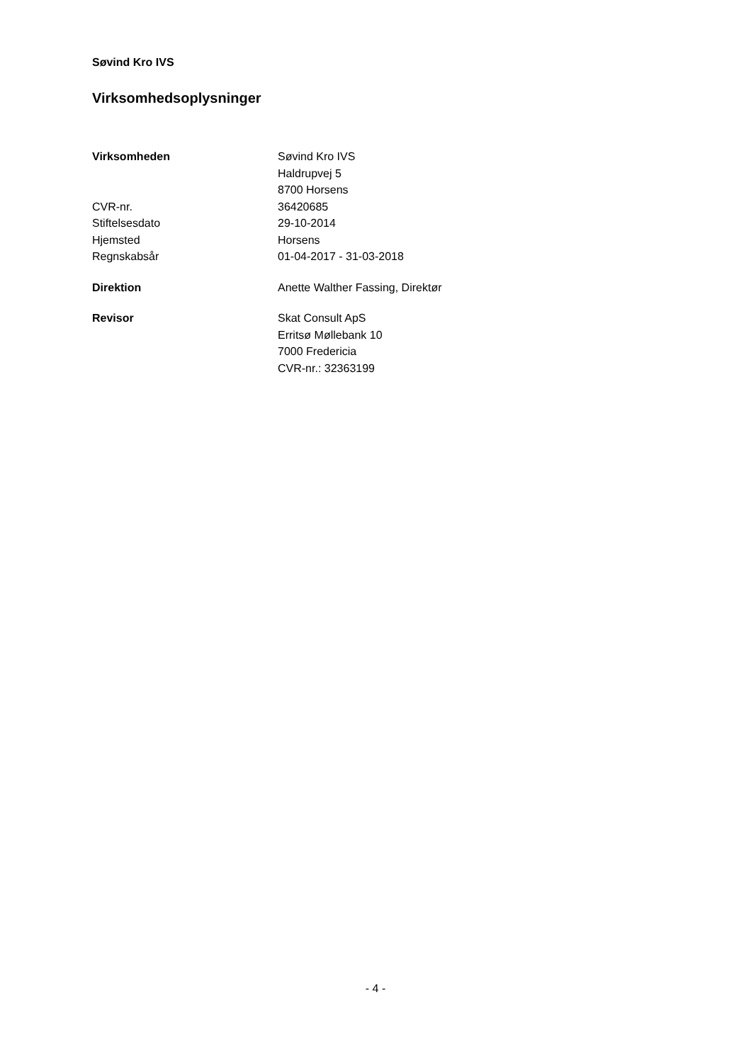Søvind Kro IVS
Virksomhedsoplysninger
| Virksomheden | Søvind Kro IVS |
| | Haldrupvej 5 |
| | 8700 Horsens |
| CVR-nr. | 36420685 |
| Stiftelsesdato | 29-10-2014 |
| Hjemsted | Horsens |
| Regnskabsår | 01-04-2017 - 31-03-2018 |
| Direktion | Anette Walther Fassing, Direktør |
| Revisor | Skat Consult ApS |
| | Erritsø Møllebank 10 |
| | 7000 Fredericia |
| | CVR-nr.: 32363199 |
- 4 -